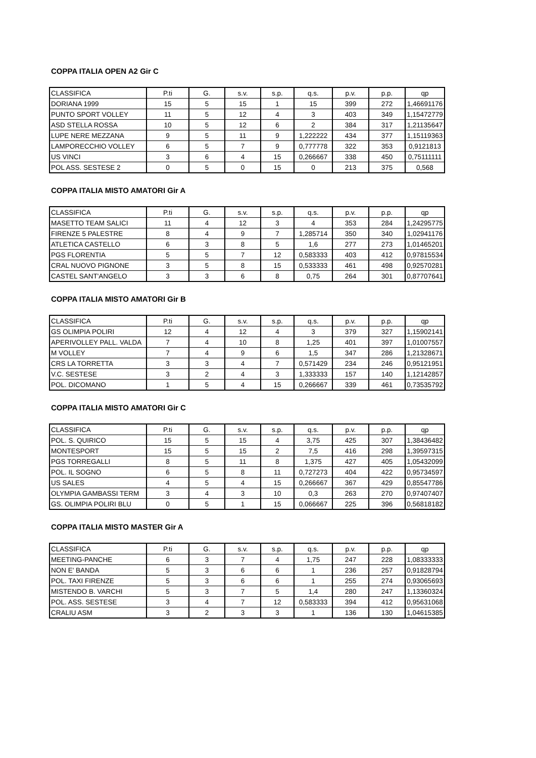COPPA ITALIA OPEN A2 Gir C
| CLASSIFICA | P.ti | G. | s.v. | s.p. | q.s. | p.v. | p.p. | qp |
| DORIANA 1999 | 15 | 5 | 15 | 1 | 15 | 399 | 272 | 1,46691176 |
| PUNTO SPORT VOLLEY | 11 | 5 | 12 | 4 | 3 | 403 | 349 | 1,15472779 |
| ASD STELLA ROSSA | 10 | 5 | 12 | 6 | 2 | 384 | 317 | 1,21135647 |
| LUPE NERE MEZZANA | 9 | 5 | 11 | 9 | 1,222222 | 434 | 377 | 1,15119363 |
| LAMPORECCHIO VOLLEY | 6 | 5 | 7 | 9 | 0,777778 | 322 | 353 | 0,9121813 |
| US VINCI | 3 | 6 | 4 | 15 | 0,266667 | 338 | 450 | 0,75111111 |
| POL ASS. SESTESE 2 | 0 | 5 | 0 | 15 | 0 | 213 | 375 | 0,568 |
COPPA ITALIA MISTO AMATORI Gir A
| CLASSIFICA | P.ti | G. | s.v. | s.p. | q.s. | p.v. | p.p. | qp |
| MASETTO TEAM SALICI | 11 | 4 | 12 | 3 | 4 | 353 | 284 | 1,24295775 |
| FIRENZE 5 PALESTRE | 8 | 4 | 9 | 7 | 1,285714 | 350 | 340 | 1,02941176 |
| ATLETICA CASTELLO | 6 | 3 | 8 | 5 | 1,6 | 277 | 273 | 1,01465201 |
| PGS FLORENTIA | 5 | 5 | 7 | 12 | 0,583333 | 403 | 412 | 0,97815534 |
| CRAL NUOVO PIGNONE | 3 | 5 | 8 | 15 | 0,533333 | 461 | 498 | 0,92570281 |
| CASTEL SANT'ANGELO | 3 | 3 | 6 | 8 | 0,75 | 264 | 301 | 0,87707641 |
COPPA ITALIA MISTO AMATORI Gir B
| CLASSIFICA | P.ti | G. | s.v. | s.p. | q.s. | p.v. | p.p. | qp |
| GS OLIMPIA POLIRI | 12 | 4 | 12 | 4 | 3 | 379 | 327 | 1,15902141 |
| APERIVOLLEY PALL. VALDA | 7 | 4 | 10 | 8 | 1,25 | 401 | 397 | 1,01007557 |
| M VOLLEY | 7 | 4 | 9 | 6 | 1,5 | 347 | 286 | 1,21328671 |
| CRS LA TORRETTA | 3 | 3 | 4 | 7 | 0,571429 | 234 | 246 | 0,95121951 |
| V.C. SESTESE | 3 | 2 | 4 | 3 | 1,333333 | 157 | 140 | 1,12142857 |
| POL. DICOMANO | 1 | 5 | 4 | 15 | 0,266667 | 339 | 461 | 0,73535792 |
COPPA ITALIA MISTO AMATORI Gir C
| CLASSIFICA | P.ti | G. | s.v. | s.p. | q.s. | p.v. | p.p. | qp |
| POL. S. QUIRICO | 15 | 5 | 15 | 4 | 3,75 | 425 | 307 | 1,38436482 |
| MONTESPORT | 15 | 5 | 15 | 2 | 7,5 | 416 | 298 | 1,39597315 |
| PGS TORREGALLI | 8 | 5 | 11 | 8 | 1,375 | 427 | 405 | 1,05432099 |
| POL. IL SOGNO | 6 | 5 | 8 | 11 | 0,727273 | 404 | 422 | 0,95734597 |
| US SALES | 4 | 5 | 4 | 15 | 0,266667 | 367 | 429 | 0,85547786 |
| OLYMPIA GAMBASSI TERM | 3 | 4 | 3 | 10 | 0,3 | 263 | 270 | 0,97407407 |
| GS. OLIMPIA POLIRI BLU | 0 | 5 | 1 | 15 | 0,066667 | 225 | 396 | 0,56818182 |
COPPA ITALIA MISTO MASTER Gir A
| CLASSIFICA | P.ti | G. | s.v. | s.p. | q.s. | p.v. | p.p. | qp |
| MEETING-PANCHE | 6 | 3 | 7 | 4 | 1,75 | 247 | 228 | 1,08333333 |
| NON E' BANDA | 5 | 3 | 6 | 6 | 1 | 236 | 257 | 0,91828794 |
| POL. TAXI FIRENZE | 5 | 3 | 6 | 6 | 1 | 255 | 274 | 0,93065693 |
| MISTENDO B. VARCHI | 5 | 3 | 7 | 5 | 1,4 | 280 | 247 | 1,13360324 |
| POL. ASS. SESTESE | 3 | 4 | 7 | 12 | 0,583333 | 394 | 412 | 0,95631068 |
| CRALIU ASM | 3 | 2 | 3 | 3 | 1 | 136 | 130 | 1,04615385 |